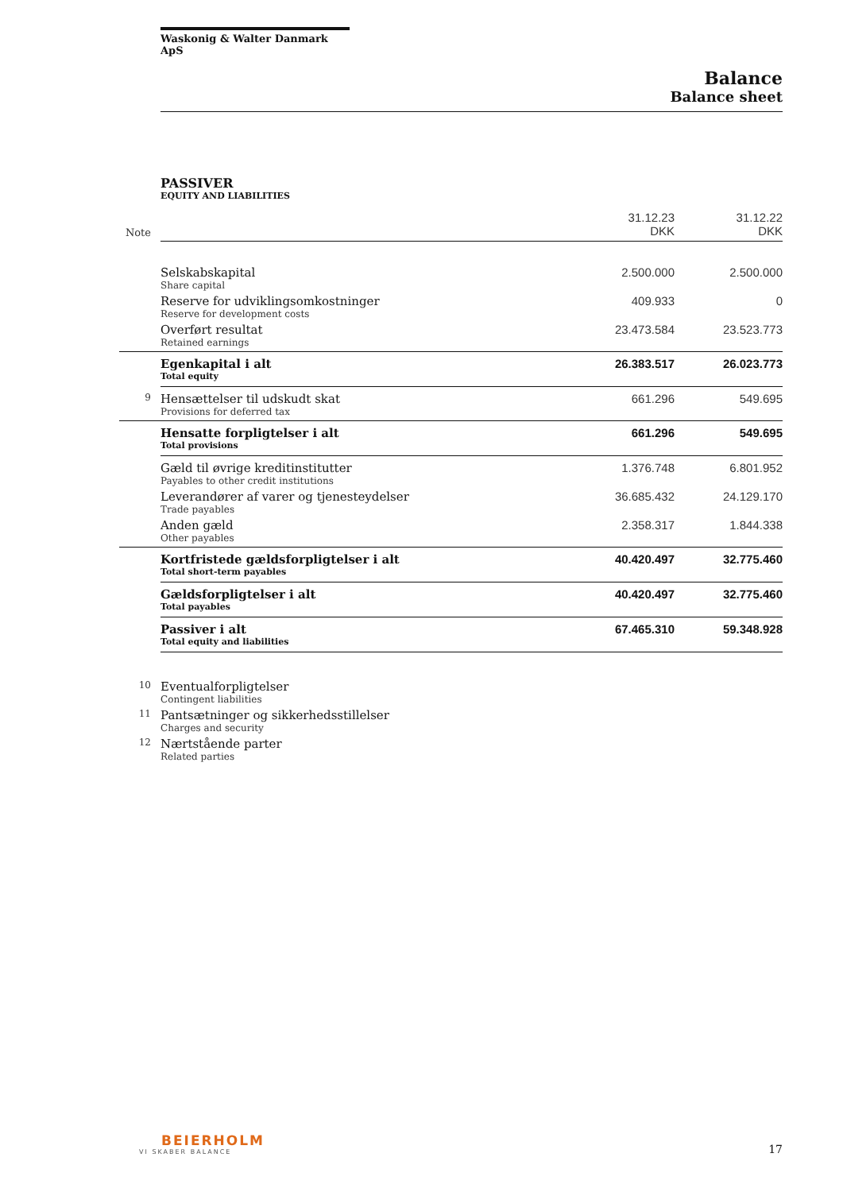Waskonig & Walter Danmark ApS
Balance
Balance sheet
PASSIVER
EQUITY AND LIABILITIES
| Note | | 31.12.23 DKK | 31.12.22 DKK |
| --- | --- | --- | --- |
| | Selskabskapital Share capital | 2.500.000 | 2.500.000 |
| | Reserve for udviklingsomkostninger Reserve for development costs | 409.933 | 0 |
| | Overført resultat Retained earnings | 23.473.584 | 23.523.773 |
| | Egenkapital i alt Total equity | 26.383.517 | 26.023.773 |
| 9 | Hensættelser til udskudt skat Provisions for deferred tax | 661.296 | 549.695 |
| | Hensatte forpligtelser i alt Total provisions | 661.296 | 549.695 |
| | Gæld til øvrige kreditinstitutter Payables to other credit institutions | 1.376.748 | 6.801.952 |
| | Leverandører af varer og tjenesteydelser Trade payables | 36.685.432 | 24.129.170 |
| | Anden gæld Other payables | 2.358.317 | 1.844.338 |
| | Kortfristede gældsforpligtelser i alt Total short-term payables | 40.420.497 | 32.775.460 |
| | Gældsforpligtelser i alt Total payables | 40.420.497 | 32.775.460 |
| | Passiver i alt Total equity and liabilities | 67.465.310 | 59.348.928 |
| 10 | Eventualforpligtelser Contingent liabilities | | |
| 11 | Pantsætninger og sikkerhedsstillelser Charges and security | | |
| 12 | Nærtstående parter Related parties | | |
BEIERHOLM
VI SKABER BALANCE
17